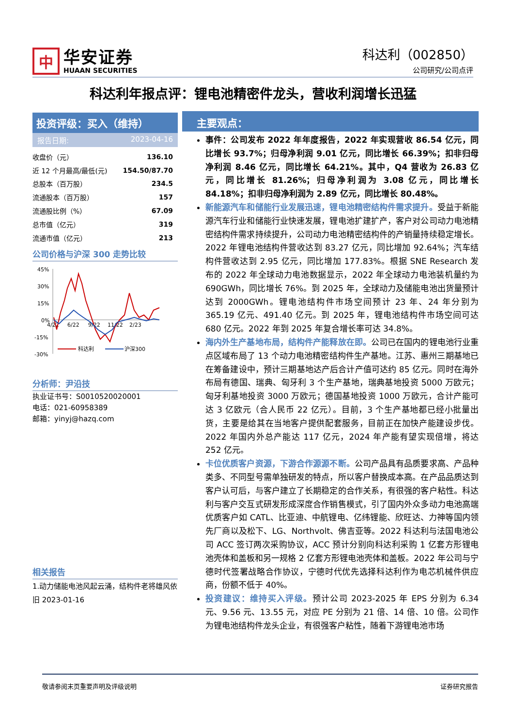中
华安证券
HUAAN SECURITIES
科达利（002850）
公司研究/公司点评
科达利年报点评：锂电池精密件龙头，营收利润增长迅猛
投资评级：买入（维持）
报告日期: 2023-04-16
| 收盘价（元） | 136.10 |
| 近 12 个月最高/最低(元) | 154.50/87.70 |
| 总股本（百万股） | 234.5 |
| 流通股本（百万股） | 157 |
| 流通股比例（%） | 67.09 |
| 总市值（亿元） | 319 |
| 流通市值（亿元） | 213 |
公司价格与沪深 300 走势比较
45%
30%
15%
0%
-15%
-30%
4/22
6/22
9/22
11/22
2/23
科达利
沪深300
分析师：尹沿技
执业证书号：S0010520020001
电话：021-60958389
邮箱：yinyj@hazq.com
相关报告
1.动力储能电池风起云涌，结构件老将雄风依旧 2023-01-16
主要观点：
事件：公司发布 2022 年年度报告，2022 年实现营收 86.54 亿元，同比增长 93.7%；归母净利润 9.01 亿元，同比增长 66.39%；扣非归母净利润 8.46 亿元，同比增长 64.21%。其中，Q4 营收为 26.83 亿元，同比增长 81.26%；归母净利润为 3.08 亿元，同比增长 84.18%；扣非归母净利润为 2.89 亿元，同比增长 80.48%。
新能源汽车和储能行业发展迅速，锂电池精密结构件需求提升。受益于新能源汽车行业和储能行业快速发展，锂电池扩建扩产，客户对公司动力电池精密结构件需求持续提升，公司动力电池精密结构件的产销量持续稳定增长。2022 年锂电池结构件营收达到 83.27 亿元，同比增加 92.64%；汽车结构件营收达到 2.95 亿元，同比增加 177.83%。根据 SNE Research 发布的 2022 年全球动力电池数据显示，2022 年全球动力电池装机量约为 690GWh，同比增长 76%。到 2025 年，全球动力及储能电池出货量预计达到 2000GWh。锂电池结构件市场空间预计 23 年、24 年分别为 365.19 亿元、491.40 亿元。到 2025 年，锂电池结构件市场空间可达 680 亿元。2022 年到 2025 年复合增长率可达 34.8%。
海内外生产基地布局，结构件产能释放在即。公司已在国内的锂电池行业重点区域布局了 13 个动力电池精密结构件生产基地。江苏、惠州三期基地已在筹备建设中，预计三期基地达产后合计产值可达约 85 亿元。同时在海外布局有德国、瑞典、匈牙利 3 个生产基地，瑞典基地投资 5000 万欧元；匈牙利基地投资 3000 万欧元；德国基地投资 1000 万欧元，合计产能可达 3 亿欧元（合人民币 22 亿元）。目前，3 个生产基地都已经小批量出货，主要是给其在当地客户提供配套服务，目前正在加快产能建设步伐。2022 年国内外总产能达 117 亿元，2024 年产能有望实现倍增，将达 252 亿元。
卡位优质客户资源，下游合作源源不断。公司产品具有品质要求高、产品种类多、不同型号需单独研发的特点，所以客户替换成本高。在产品品质达到客户认可后，与客户建立了长期稳定的合作关系，有很强的客户粘性。科达利与客户交互式研发形成深度合作销售模式，引了国内外众多动力电池高端优质客户如 CATL、比亚迪、中航锂电、亿纬锂能、欣旺达、力神等国内领先厂商以及松下、LG、Northvolt、佛吉亚等。2022 科达利与法国电池公司 ACC 签订两次采购协议，ACC 预计分别向科达利采购 1 亿套方形锂电池壳体和盖板和另一规格 2 亿套方形锂电池壳体和盖板。2022 年公司与宁德时代签署战略合作协议，宁德时代优先选择科达利作为电芯机械件供应商，份额不低于 40%。
投资建议：维持买入评级。预计公司 2023-2025 年 EPS 分别为 6.34 元、9.56 元、13.55 元，对应 PE 分别为 21 倍、14 倍、10 倍。公司作为锂电池结构件龙头企业，有很强客户粘性，随着下游锂电池市场
敬请参阅末页重要声明及评级说明 证券研究报告